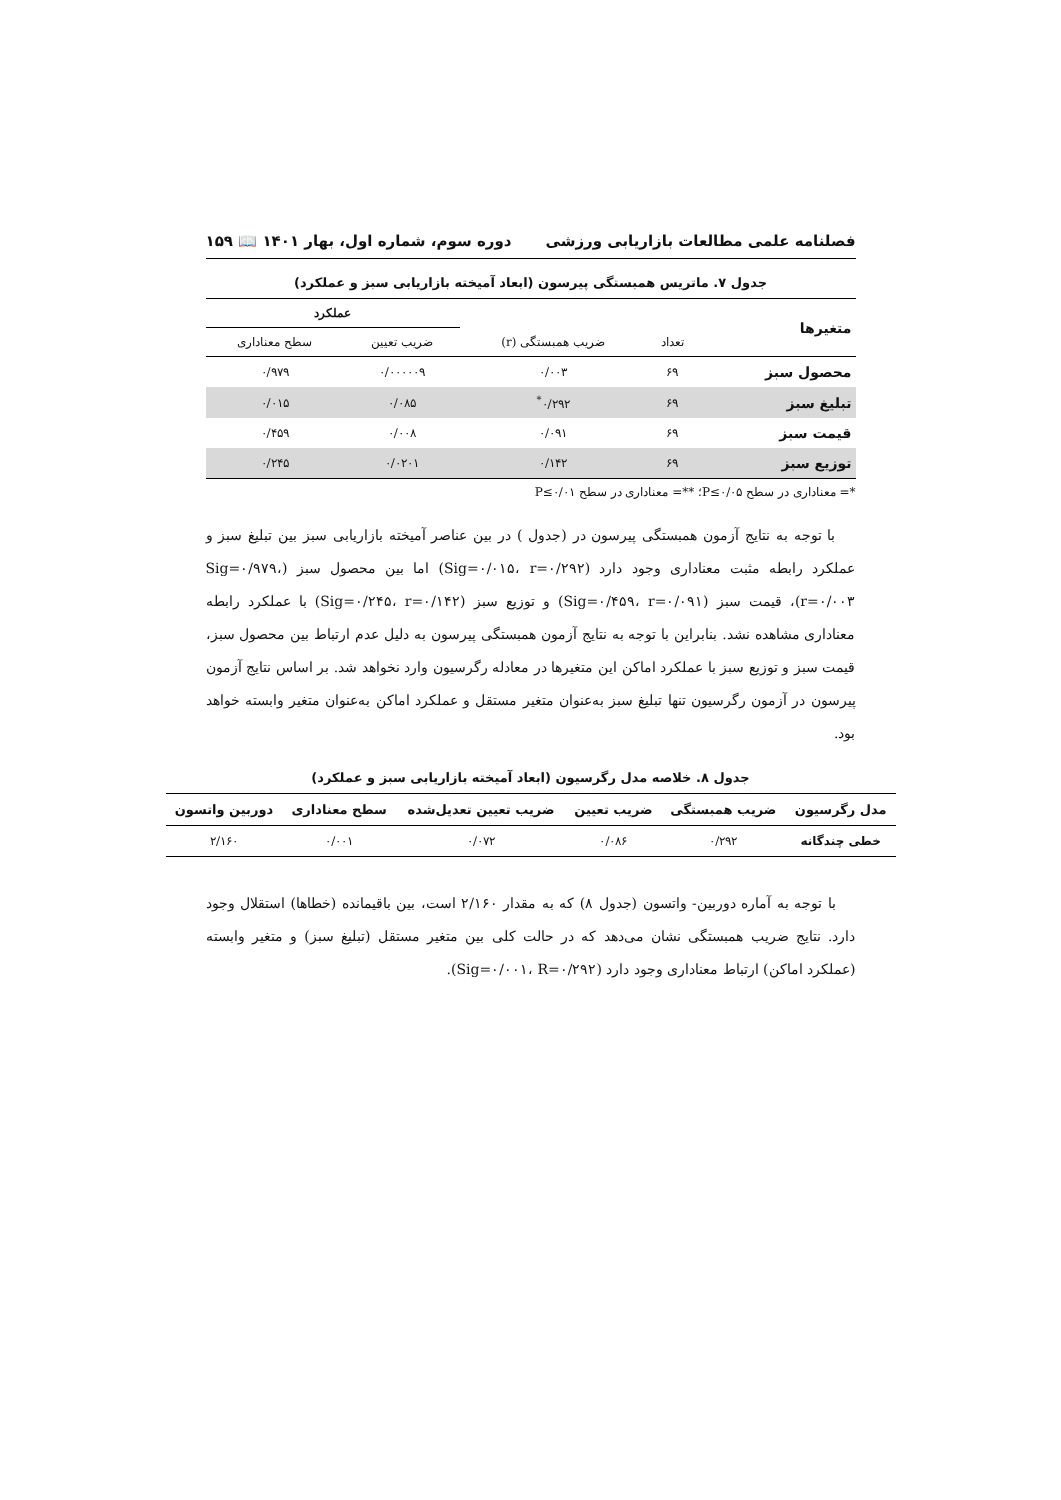فصلنامه علمی مطالعات بازاریابی ورزشی دوره سوم، شماره اول، بهار ۱۴۰۱ 📖 ۱۵۹
جدول ۷. ماتریس همبستگی پیرسون (ابعاد آمیخته بازاریابی سبز و عملکرد)
| متغیرها | | | عملکرد | |
| --- | --- | --- | --- | --- |
| | تعداد | ضریب همبستگی (r) | ضریب تعیین | سطح معناداری |
| محصول سبز | ۶۹ | ۰/۰۰۳ | ۰/۰۰۰۰۰۹ | ۰/۹۷۹ |
| تبلیغ سبز | ۶۹ | ۰/۲۹۲<sup>*</sup> | ۰/۰۸۵ | ۰/۰۱۵ |
| قیمت سبز | ۶۹ | ۰/۰۹۱ | ۰/۰۰۸ | ۰/۴۵۹ |
| توزیع سبز | ۶۹ | ۰/۱۴۲ | ۰/۰۲۰۱ | ۰/۲۴۵ |
*= معناداری در سطح P≤۰/۰۵؛ **= معناداری در سطح P≤۰/۰۱
با توجه به نتایج آزمون همبستگی پیرسون در (جدول ) در بین عناصر آمیخته بازاریابی سبز بین تبلیغ سبز و عملکرد رابطه مثبت معناداری وجود دارد (Sig=۰/۰۱۵، r=۰/۲۹۲) اما بین محصول سبز (Sig=۰/۹۷۹، r=۰/۰۰۳)، قیمت سبز (Sig=۰/۴۵۹، r=۰/۰۹۱) و توزیع سبز (Sig=۰/۲۴۵، r=۰/۱۴۲) با عملکرد رابطه معناداری مشاهده نشد. بنابراین با توجه به نتایج آزمون همبستگی پیرسون به دلیل عدم ارتباط بین محصول سبز، قیمت سبز و توزیع سبز با عملکرد اماکن این متغیرها در معادله رگرسیون وارد نخواهد شد. بر اساس نتایج آزمون پیرسون در آزمون رگرسیون تنها تبلیغ سبز به‌عنوان متغیر مستقل و عملکرد اماکن به‌عنوان متغیر وابسته خواهد بود.
جدول ۸. خلاصه مدل رگرسیون (ابعاد آمیخته بازاریابی سبز و عملکرد)
| مدل رگرسیون | ضریب همبستگی | ضریب تعیین | ضریب تعیین تعدیل‌شده | سطح معناداری | دوربین واتسون |
| --- | --- | --- | --- | --- | --- |
| خطی چندگانه | ۰/۲۹۲ | ۰/۰۸۶ | ۰/۰۷۲ | ۰/۰۰۱ | ۲/۱۶۰ |
با توجه به آماره دوربین- واتسون (جدول ۸) که به مقدار ۲/۱۶۰ است، بین باقیمانده (خطاها) استقلال وجود دارد. نتایج ضریب همبستگی نشان می‌دهد که در حالت کلی بین متغیر مستقل (تبلیغ سبز) و متغیر وابسته (عملکرد اماکن) ارتباط معناداری وجود دارد (Sig=۰/۰۰۱، R=۰/۲۹۲).